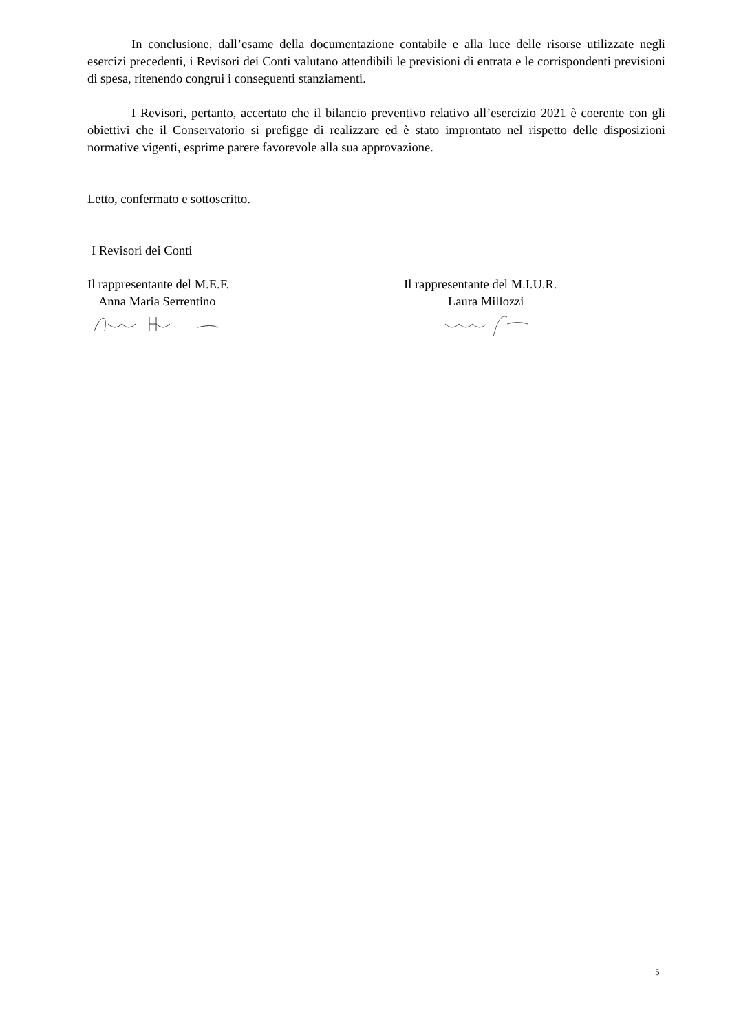In conclusione, dall’esame della documentazione contabile e alla luce delle risorse utilizzate negli esercizi precedenti, i Revisori dei Conti valutano attendibili le previsioni di entrata e le corrispondenti previsioni di spesa, ritenendo congrui i conseguenti stanziamenti.
I Revisori, pertanto, accertato che il bilancio preventivo relativo all’esercizio 2021 è coerente con gli obiettivi che il Conservatorio si prefigge di realizzare ed è stato improntato nel rispetto delle disposizioni normative vigenti, esprime parere favorevole alla sua approvazione.
Letto, confermato e sottoscritto.
I Revisori dei Conti
Il rappresentante del M.E.F.
Anna Maria Serrentino
Il rappresentante del M.I.U.R.
Laura Millozzi
5